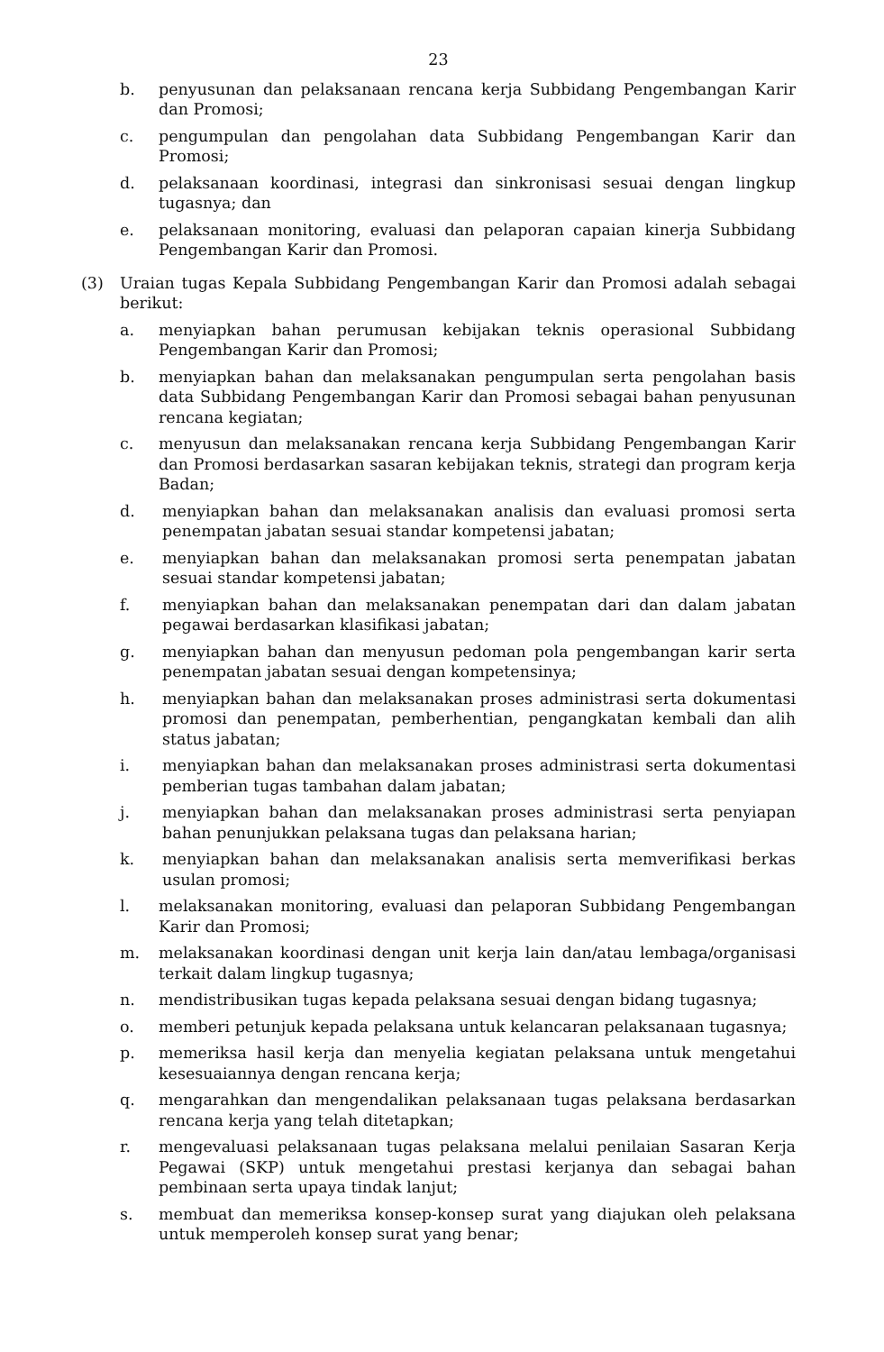23
b. penyusunan dan pelaksanaan rencana kerja Subbidang Pengembangan Karir dan Promosi;
c. pengumpulan dan pengolahan data Subbidang Pengembangan Karir dan Promosi;
d. pelaksanaan koordinasi, integrasi dan sinkronisasi sesuai dengan lingkup tugasnya; dan
e. pelaksanaan monitoring, evaluasi dan pelaporan capaian kinerja Subbidang Pengembangan Karir dan Promosi.
(3) Uraian tugas Kepala Subbidang Pengembangan Karir dan Promosi adalah sebagai berikut:
a. menyiapkan bahan perumusan kebijakan teknis operasional Subbidang Pengembangan Karir dan Promosi;
b. menyiapkan bahan dan melaksanakan pengumpulan serta pengolahan basis data Subbidang Pengembangan Karir dan Promosi sebagai bahan penyusunan rencana kegiatan;
c. menyusun dan melaksanakan rencana kerja Subbidang Pengembangan Karir dan Promosi berdasarkan sasaran kebijakan teknis, strategi dan program kerja Badan;
d. menyiapkan bahan dan melaksanakan analisis dan evaluasi promosi serta penempatan jabatan sesuai standar kompetensi jabatan;
e. menyiapkan bahan dan melaksanakan promosi serta penempatan jabatan sesuai standar kompetensi jabatan;
f. menyiapkan bahan dan melaksanakan penempatan dari dan dalam jabatan pegawai berdasarkan klasifikasi jabatan;
g. menyiapkan bahan dan menyusun pedoman pola pengembangan karir serta penempatan jabatan sesuai dengan kompetensinya;
h. menyiapkan bahan dan melaksanakan proses administrasi serta dokumentasi promosi dan penempatan, pemberhentian, pengangkatan kembali dan alih status jabatan;
i. menyiapkan bahan dan melaksanakan proses administrasi serta dokumentasi pemberian tugas tambahan dalam jabatan;
j. menyiapkan bahan dan melaksanakan proses administrasi serta penyiapan bahan penunjukkan pelaksana tugas dan pelaksana harian;
k. menyiapkan bahan dan melaksanakan analisis serta memverifikasi berkas usulan promosi;
l. melaksanakan monitoring, evaluasi dan pelaporan Subbidang Pengembangan Karir dan Promosi;
m. melaksanakan koordinasi dengan unit kerja lain dan/atau lembaga/organisasi terkait dalam lingkup tugasnya;
n. mendistribusikan tugas kepada pelaksana sesuai dengan bidang tugasnya;
o. memberi petunjuk kepada pelaksana untuk kelancaran pelaksanaan tugasnya;
p. memeriksa hasil kerja dan menyelia kegiatan pelaksana untuk mengetahui kesesuaiannya dengan rencana kerja;
q. mengarahkan dan mengendalikan pelaksanaan tugas pelaksana berdasarkan rencana kerja yang telah ditetapkan;
r. mengevaluasi pelaksanaan tugas pelaksana melalui penilaian Sasaran Kerja Pegawai (SKP) untuk mengetahui prestasi kerjanya dan sebagai bahan pembinaan serta upaya tindak lanjut;
s. membuat dan memeriksa konsep-konsep surat yang diajukan oleh pelaksana untuk memperoleh konsep surat yang benar;